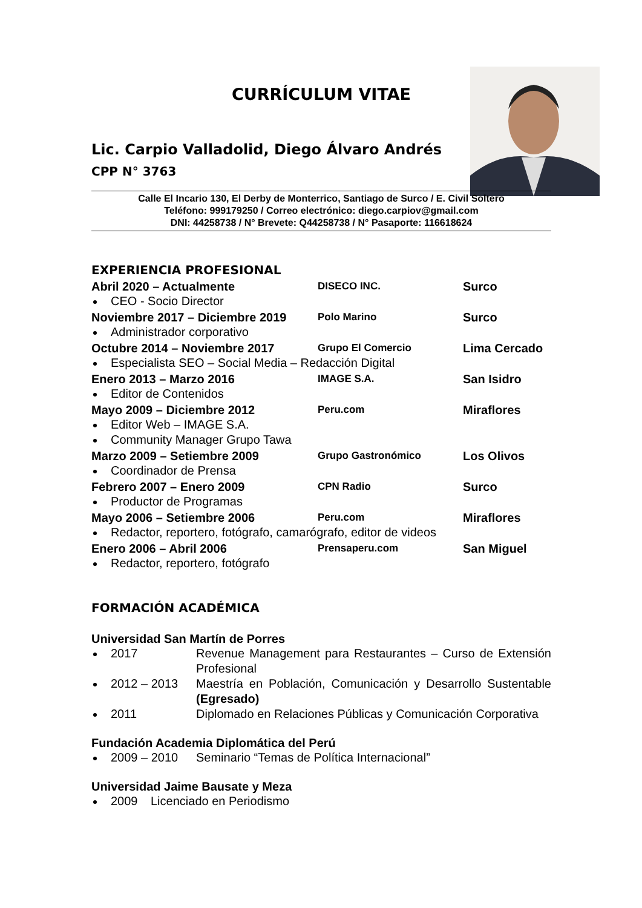CURRÍCULUM VITAE
Lic. Carpio Valladolid, Diego Álvaro Andrés
CPP N° 3763
Calle El Incario 130, El Derby de Monterrico, Santiago de Surco / E. Civil Soltero
Teléfono: 999179250 / Correo electrónico: diego.carpiov@gmail.com
DNI: 44258738 / N° Brevete: Q44258738 / N° Pasaporte: 116618624
EXPERIENCIA PROFESIONAL
Abril 2020 – Actualmente DISECO INC. Surco
CEO - Socio Director
Noviembre 2017 – Diciembre 2019 Polo Marino Surco
Administrador corporativo
Octubre 2014 – Noviembre 2017 Grupo El Comercio Lima Cercado
Especialista SEO – Social Media – Redacción Digital
Enero 2013 – Marzo 2016 IMAGE S.A. San Isidro
Editor de Contenidos
Mayo 2009 – Diciembre 2012 Peru.com Miraflores
Editor Web – IMAGE S.A.
Community Manager Grupo Tawa
Marzo 2009 – Setiembre 2009 Grupo Gastronómico Los Olivos
Coordinador de Prensa
Febrero 2007 – Enero 2009 CPN Radio Surco
Productor de Programas
Mayo 2006 – Setiembre 2006 Peru.com Miraflores
Redactor, reportero, fotógrafo, camarógrafo, editor de videos
Enero 2006 – Abril 2006 Prensaperu.com San Miguel
Redactor, reportero, fotógrafo
FORMACIÓN ACADÉMICA
Universidad San Martín de Porres
2017 Revenue Management para Restaurantes – Curso de Extensión Profesional
2012 – 2013 Maestría en Población, Comunicación y Desarrollo Sustentable (Egresado)
2011 Diplomado en Relaciones Públicas y Comunicación Corporativa
Fundación Academia Diplomática del Perú
2009 – 2010 Seminario “Temas de Política Internacional”
Universidad Jaime Bausate y Meza
2009 Licenciado en Periodismo